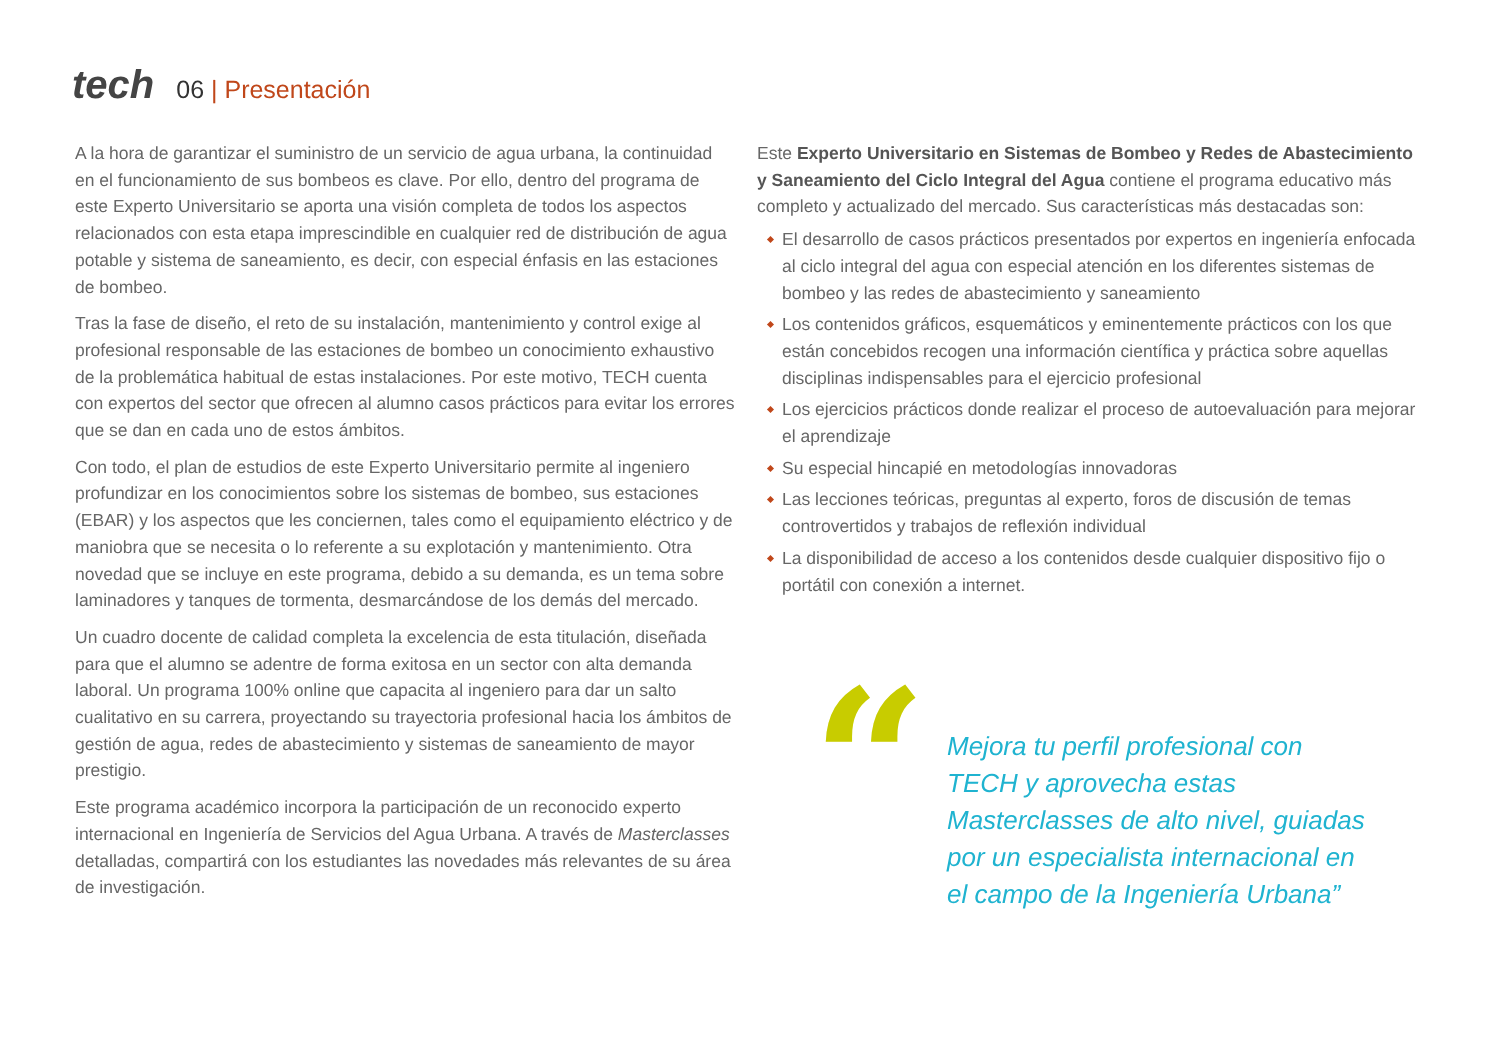tech
06 | Presentación
A la hora de garantizar el suministro de un servicio de agua urbana, la continuidad en el funcionamiento de sus bombeos es clave. Por ello, dentro del programa de este Experto Universitario se aporta una visión completa de todos los aspectos relacionados con esta etapa imprescindible en cualquier red de distribución de agua potable y sistema de saneamiento, es decir, con especial énfasis en las estaciones de bombeo.
Tras la fase de diseño, el reto de su instalación, mantenimiento y control exige al profesional responsable de las estaciones de bombeo un conocimiento exhaustivo de la problemática habitual de estas instalaciones. Por este motivo, TECH cuenta con expertos del sector que ofrecen al alumno casos prácticos para evitar los errores que se dan en cada uno de estos ámbitos.
Con todo, el plan de estudios de este Experto Universitario permite al ingeniero profundizar en los conocimientos sobre los sistemas de bombeo, sus estaciones (EBAR) y los aspectos que les conciernen, tales como el equipamiento eléctrico y de maniobra que se necesita o lo referente a su explotación y mantenimiento. Otra novedad que se incluye en este programa, debido a su demanda, es un tema sobre laminadores y tanques de tormenta, desmarcándose de los demás del mercado.
Un cuadro docente de calidad completa la excelencia de esta titulación, diseñada para que el alumno se adentre de forma exitosa en un sector con alta demanda laboral. Un programa 100% online que capacita al ingeniero para dar un salto cualitativo en su carrera, proyectando su trayectoria profesional hacia los ámbitos de gestión de agua, redes de abastecimiento y sistemas de saneamiento de mayor prestigio.
Este programa académico incorpora la participación de un reconocido experto internacional en Ingeniería de Servicios del Agua Urbana. A través de Masterclasses detalladas, compartirá con los estudiantes las novedades más relevantes de su área de investigación.
Este Experto Universitario en Sistemas de Bombeo y Redes de Abastecimiento y Saneamiento del Ciclo Integral del Agua contiene el programa educativo más completo y actualizado del mercado. Sus características más destacadas son:
El desarrollo de casos prácticos presentados por expertos en ingeniería enfocada al ciclo integral del agua con especial atención en los diferentes sistemas de bombeo y las redes de abastecimiento y saneamiento
Los contenidos gráficos, esquemáticos y eminentemente prácticos con los que están concebidos recogen una información científica y práctica sobre aquellas disciplinas indispensables para el ejercicio profesional
Los ejercicios prácticos donde realizar el proceso de autoevaluación para mejorar el aprendizaje
Su especial hincapié en metodologías innovadoras
Las lecciones teóricas, preguntas al experto, foros de discusión de temas controvertidos y trabajos de reflexión individual
La disponibilidad de acceso a los contenidos desde cualquier dispositivo fijo o portátil con conexión a internet.
“
Mejora tu perfil profesional con TECH y aprovecha estas Masterclasses de alto nivel, guiadas por un especialista internacional en el campo de la Ingeniería Urbana”